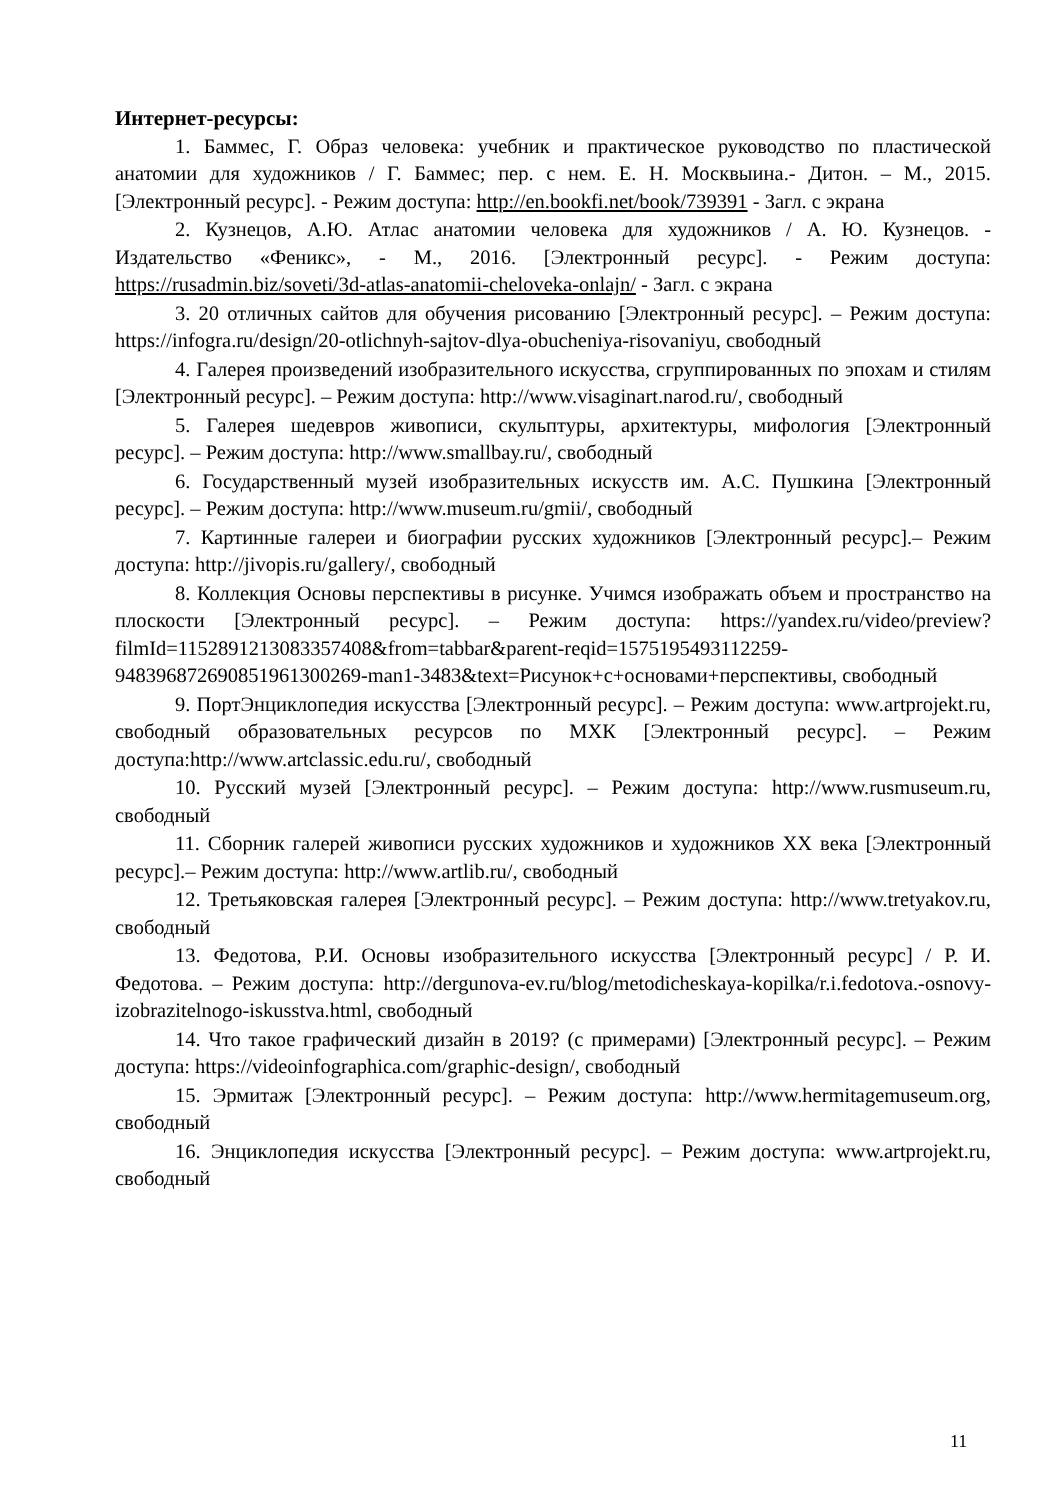Интернет-ресурсы:
1. Баммес, Г. Образ человека: учебник и практическое руководство по пластической анатомии для художников / Г. Баммес; пер. с нем. Е. Н. Москвыина.- Дитон. – М., 2015. [Электронный ресурс]. - Режим доступа: http://en.bookfi.net/book/739391 - Загл. с экрана
2. Кузнецов, А.Ю. Атлас анатомии человека для художников / А. Ю. Кузнецов. - Издательство «Феникс», - М., 2016. [Электронный ресурс]. - Режим доступа: https://rusadmin.biz/soveti/3d-atlas-anatomii-cheloveka-onlajn/ - Загл. с экрана
3. 20 отличных сайтов для обучения рисованию [Электронный ресурс]. – Режим доступа: https://infogra.ru/design/20-otlichnyh-sajtov-dlya-obucheniya-risovaniyu, свободный
4. Галерея произведений изобразительного искусства, сгруппированных по эпохам и стилям [Электронный ресурс]. – Режим доступа: http://www.visaginart.narod.ru/, свободный
5. Галерея шедевров живописи, скульптуры, архитектуры, мифология [Электронный ресурс]. – Режим доступа: http://www.smallbay.ru/, свободный
6. Государственный музей изобразительных искусств им. А.С. Пушкина [Электронный ресурс]. – Режим доступа: http://www.museum.ru/gmii/, свободный
7. Картинные галереи и биографии русских художников [Электронный ресурс].– Режим доступа: http://jivopis.ru/gallery/, свободный
8. Коллекция Основы перспективы в рисунке. Учимся изображать объем и пространство на плоскости [Электронный ресурс]. – Режим доступа: https://yandex.ru/video/preview?filmId=11528912130833574​08&from=tabbar&parent-reqid=1575195493112259-948396872690851961300269-man1-3483&text=Рисунок+с+основами+перспективы, свободный
9. ПортЭнциклопедия искусства [Электронный ресурс]. – Режим доступа: www.artprojekt.ru, свободный образовательных ресурсов по МХК [Электронный ресурс]. – Режим доступа:http://www.artclassic.edu.ru/, свободный
10. Русский музей [Электронный ресурс]. – Режим доступа: http://www.rusmuseum.ru, свободный
11. Сборник галерей живописи русских художников и художников XX века [Электронный ресурс].– Режим доступа: http://www.artlib.ru/, свободный
12. Третьяковская галерея [Электронный ресурс]. – Режим доступа: http://www.tretyakov.ru, свободный
13. Федотова, Р.И. Основы изобразительного искусства [Электронный ресурс] / Р. И. Федотова. – Режим доступа: http://dergunova-ev.ru/blog/metodicheskaya-kopilka/r.i.fedotova.-osnovy-izobrazitelnogo-iskusstva.html, свободный
14. Что такое графический дизайн в 2019? (с примерами) [Электронный ресурс]. – Режим доступа: https://videoinfographica.com/graphic-design/, свободный
15. Эрмитаж [Электронный ресурс]. – Режим доступа: http://www.hermitagemuseum.org, свободный
16. Энциклопедия искусства [Электронный ресурс]. – Режим доступа: www.artprojekt.ru, свободный
11